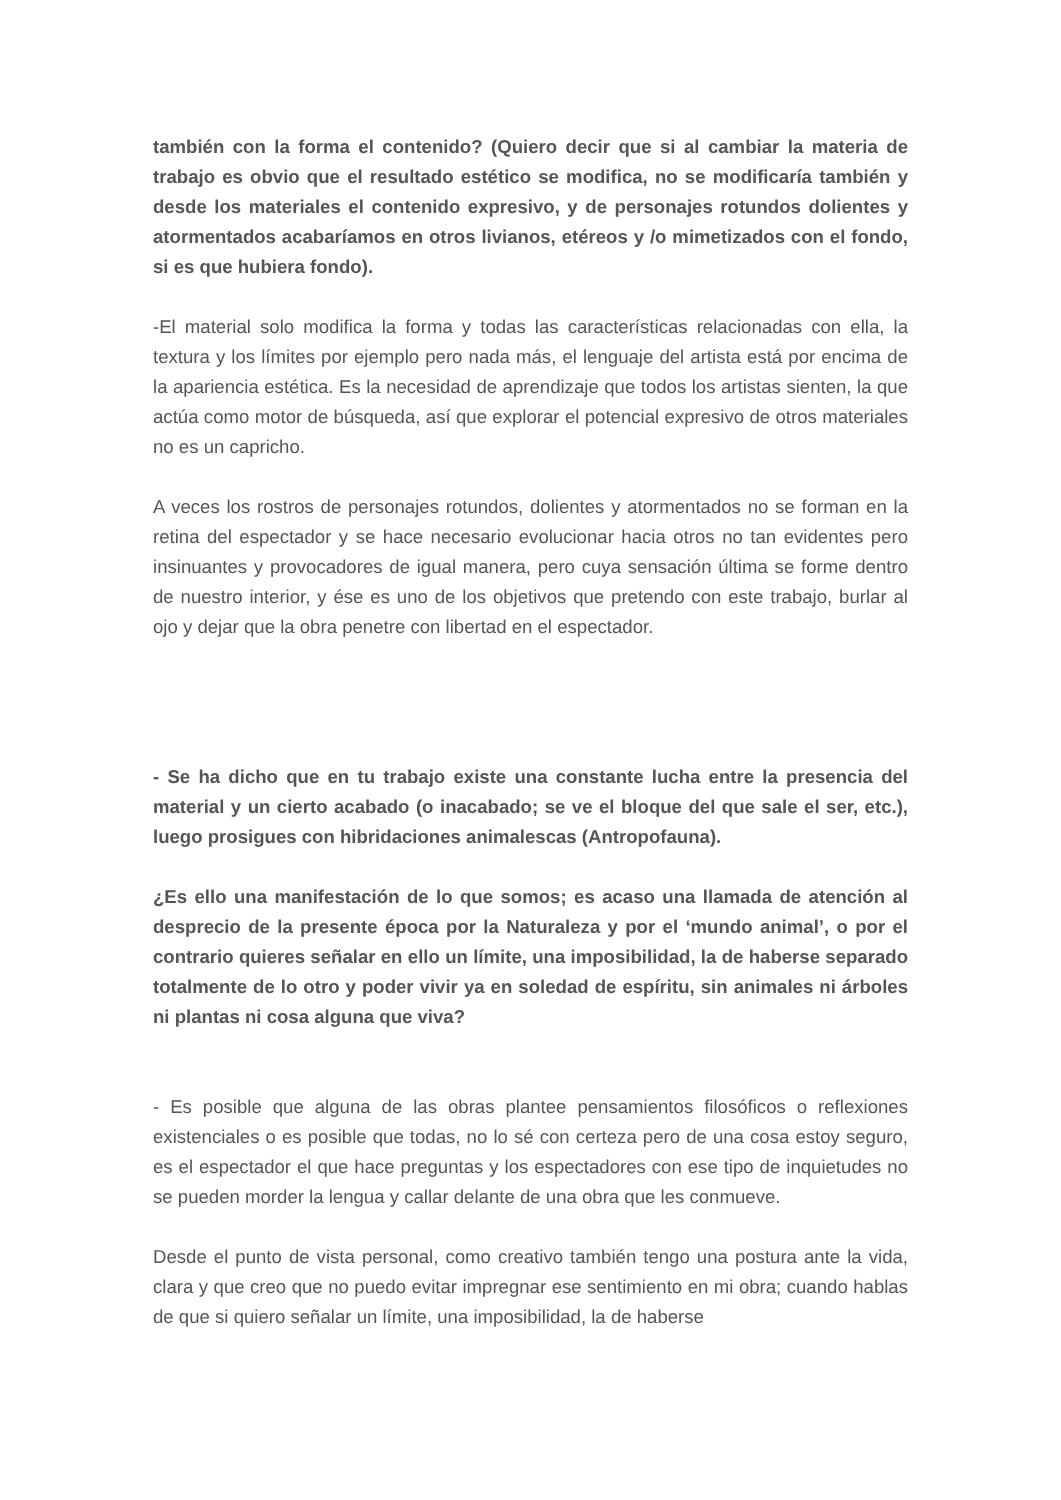también con la forma el contenido? (Quiero decir que si al cambiar la materia de trabajo es obvio que el resultado estético se modifica, no se modificaría también y desde los materiales el contenido expresivo, y de personajes rotundos dolientes y atormentados acabaríamos en otros livianos, etéreos y /o mimetizados con el fondo, si es que hubiera fondo).
-El material solo modifica la forma y todas las características relacionadas con ella, la textura y los límites por ejemplo pero nada más, el lenguaje del artista está por encima de la apariencia estética. Es la necesidad de aprendizaje que todos los artistas sienten, la que actúa como motor de búsqueda, así que explorar el potencial expresivo de otros materiales no es un capricho.
A veces los rostros de personajes rotundos, dolientes y atormentados no se forman en la retina del espectador y se hace necesario evolucionar hacia otros no tan evidentes pero insinuantes y provocadores de igual manera, pero cuya sensación última se forme dentro de nuestro interior, y ése es uno de los objetivos que pretendo con este trabajo, burlar al ojo y dejar que la obra penetre con libertad en el espectador.
- Se ha dicho que en tu trabajo existe una constante lucha entre la presencia del material y un cierto acabado (o inacabado; se ve el bloque del que sale el ser, etc.), luego prosigues con hibridaciones animalescas (Antropofauna).
¿Es ello una manifestación de lo que somos; es acaso una llamada de atención al desprecio de la presente época por la Naturaleza y por el ‘mundo animal’, o por el contrario quieres señalar en ello un límite, una imposibilidad, la de haberse separado totalmente de lo otro y poder vivir ya en soledad de espíritu, sin animales ni árboles ni plantas ni cosa alguna que viva?
- Es posible que alguna de las obras plantee pensamientos filosóficos o reflexiones existenciales o es posible que todas, no lo sé con certeza pero de una cosa estoy seguro, es el espectador el que hace preguntas y los espectadores con ese tipo de inquietudes no se pueden morder la lengua y callar delante de una obra que les conmueve.
Desde el punto de vista personal, como creativo también tengo una postura ante la vida, clara y que creo que no puedo evitar impregnar ese sentimiento en mi obra; cuando hablas de que si quiero señalar un límite, una imposibilidad, la de haberse